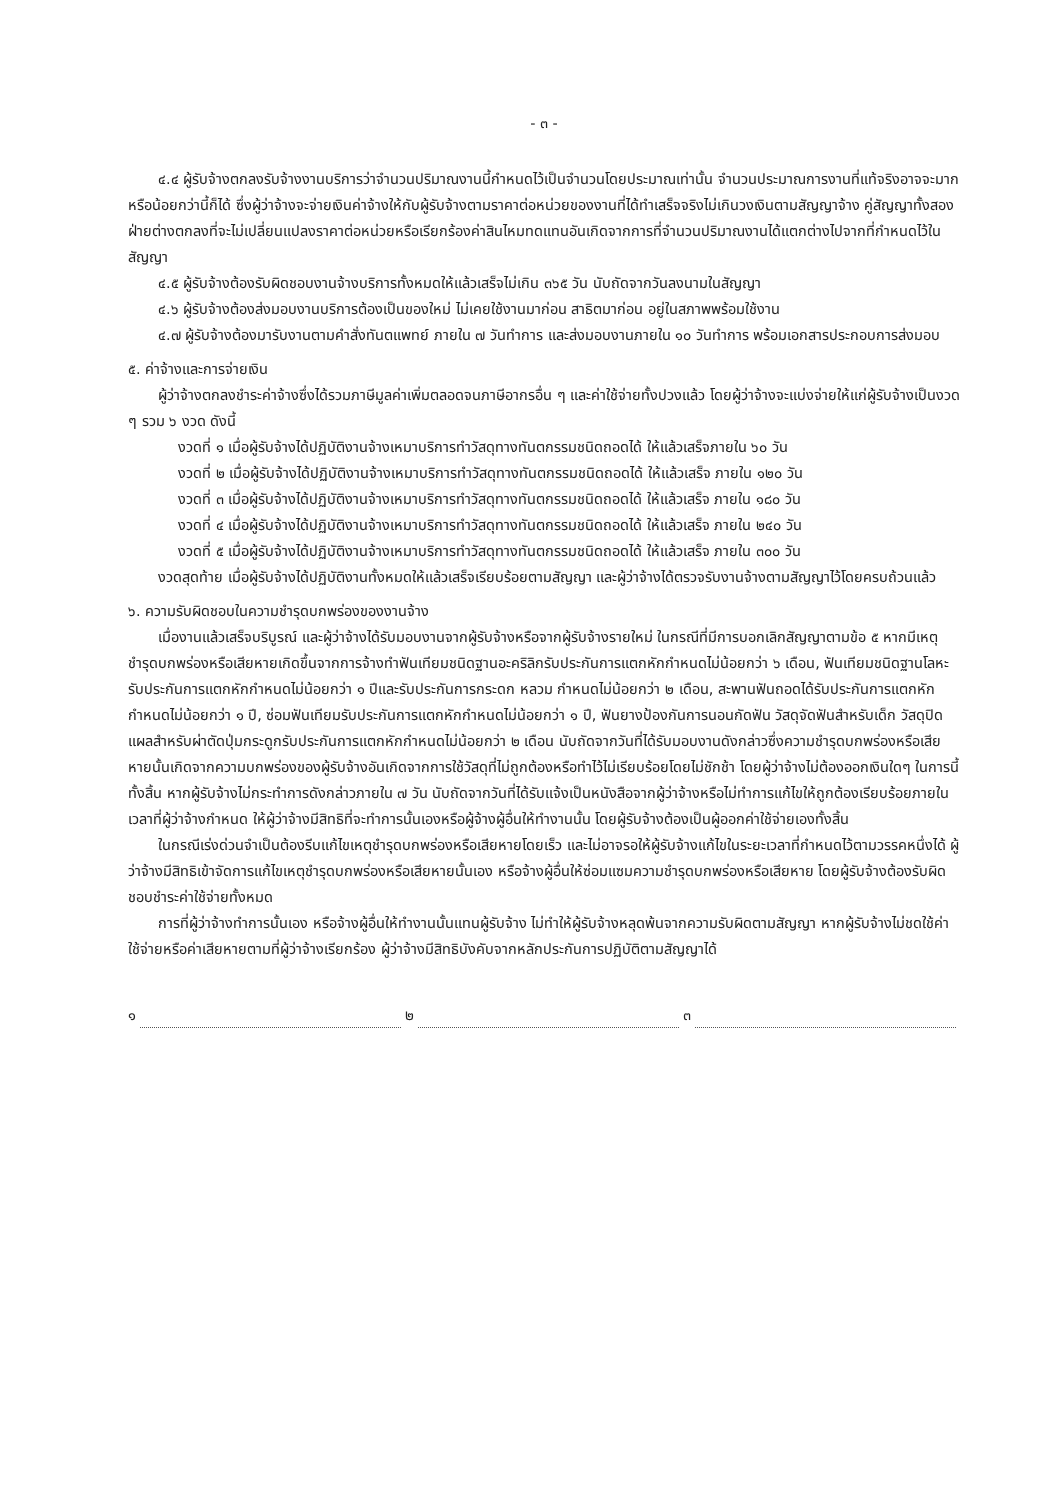- ๓ -
๔.๔ ผู้รับจ้างตกลงรับจ้างงานบริการว่าจำนวนปริมาณงานนี้กำหนดไว้เป็นจำนวนโดยประมาณเท่านั้น จำนวนประมาณการงานที่แท้จริงอาจจะมากหรือน้อยกว่านี้ก็ได้ ซึ่งผู้ว่าจ้างจะจ่ายเงินค่าจ้างให้กับผู้รับจ้างตามราคาต่อหน่วยของงานที่ได้ทำเสร็จจริงไม่เกินวงเงินตามสัญญาจ้าง คู่สัญญาทั้งสองฝ่ายต่างตกลงที่จะไม่เปลี่ยนแปลงราคาต่อหน่วยหรือเรียกร้องค่าสินไหมทดแทนอันเกิดจากการที่จำนวนปริมาณงานได้แตกต่างไปจากที่กำหนดไว้ในสัญญา
๔.๕ ผู้รับจ้างต้องรับผิดชอบงานจ้างบริการทั้งหมดให้แล้วเสร็จไม่เกิน ๓๖๕ วัน นับถัดจากวันลงนามในสัญญา
๔.๖ ผู้รับจ้างต้องส่งมอบงานบริการต้องเป็นของใหม่ ไม่เคยใช้งานมาก่อน สาธิตมาก่อน อยู่ในสภาพพร้อมใช้งาน
๔.๗ ผู้รับจ้างต้องมารับงานตามคำสั่งทันตแพทย์ ภายใน ๗ วันทำการ และส่งมอบงานภายใน ๑๐ วันทำการ พร้อมเอกสารประกอบการส่งมอบ
๕. ค่าจ้างและการจ่ายเงิน
ผู้ว่าจ้างตกลงชำระค่าจ้างซึ่งได้รวมภาษีมูลค่าเพิ่มตลอดจนภาษีอากรอื่น ๆ และค่าใช้จ่ายทั้งปวงแล้ว โดยผู้ว่าจ้างจะแบ่งจ่ายให้แก่ผู้รับจ้างเป็นงวด ๆ รวม ๖ งวด ดังนี้
งวดที่ ๑ เมื่อผู้รับจ้างได้ปฏิบัติงานจ้างเหมาบริการทำวัสดุทางทันตกรรมชนิดถอดได้ ให้แล้วเสร็จภายใน ๖๐ วัน
งวดที่ ๒ เมื่อผู้รับจ้างได้ปฏิบัติงานจ้างเหมาบริการทำวัสดุทางทันตกรรมชนิดถอดได้ ให้แล้วเสร็จ ภายใน ๑๒๐ วัน
งวดที่ ๓ เมื่อผู้รับจ้างได้ปฏิบัติงานจ้างเหมาบริการทำวัสดุทางทันตกรรมชนิดถอดได้ ให้แล้วเสร็จ ภายใน ๑๘๐ วัน
งวดที่ ๔ เมื่อผู้รับจ้างได้ปฏิบัติงานจ้างเหมาบริการทำวัสดุทางทันตกรรมชนิดถอดได้ ให้แล้วเสร็จ ภายใน ๒๔๐ วัน
งวดที่ ๕ เมื่อผู้รับจ้างได้ปฏิบัติงานจ้างเหมาบริการทำวัสดุทางทันตกรรมชนิดถอดได้ ให้แล้วเสร็จ ภายใน ๓๐๐ วัน
งวดสุดท้าย เมื่อผู้รับจ้างได้ปฏิบัติงานทั้งหมดให้แล้วเสร็จเรียบร้อยตามสัญญา และผู้ว่าจ้างได้ตรวจรับงานจ้างตามสัญญาไว้โดยครบถ้วนแล้ว
๖. ความรับผิดชอบในความชำรุดบกพร่องของงานจ้าง
เมื่องานแล้วเสร็จบริบูรณ์ และผู้ว่าจ้างได้รับมอบงานจากผู้รับจ้างหรือจากผู้รับจ้างรายใหม่ ในกรณีที่มีการบอกเลิกสัญญาตามข้อ ๕ หากมีเหตุชำรุดบกพร่องหรือเสียหายเกิดขึ้นจากการจ้างทำฟันเทียมชนิดฐานอะคริลิกรับประกันการแตกหักกำหนดไม่น้อยกว่า ๖ เดือน, ฟันเทียมชนิดฐานโลหะรับประกันการแตกหักกำหนดไม่น้อยกว่า ๑ ปีและรับประกันการกระดก หลวม กำหนดไม่น้อยกว่า ๒ เดือน, สะพานฟันถอดได้รับประกันการแตกหักกำหนดไม่น้อยกว่า ๑ ปี, ซ่อมฟันเทียมรับประกันการแตกหักกำหนดไม่น้อยกว่า ๑ ปี, ฟันยางป้องกันการนอนกัดฟัน วัสดุจัดฟันสำหรับเด็ก วัสดุปิดแผลสำหรับผ่าตัดปุ่มกระดูกรับประกันการแตกหักกำหนดไม่น้อยกว่า ๒ เดือน นับถัดจากวันที่ได้รับมอบงานดังกล่าวซึ่งความชำรุดบกพร่องหรือเสียหายนั้นเกิดจากความบกพร่องของผู้รับจ้างอันเกิดจากการใช้วัสดุที่ไม่ถูกต้องหรือทำไว้ไม่เรียบร้อยโดยไม่ชักช้า โดยผู้ว่าจ้างไม่ต้องออกเงินใดๆ ในการนี้ทั้งสิ้น หากผู้รับจ้างไม่กระทำการดังกล่าวภายใน ๗ วัน นับถัดจากวันที่ได้รับแจ้งเป็นหนังสือจากผู้ว่าจ้างหรือไม่ทำการแก้ไขให้ถูกต้องเรียบร้อยภายในเวลาที่ผู้ว่าจ้างกำหนด ให้ผู้ว่าจ้างมีสิทธิที่จะทำการนั้นเองหรือผู้จ้างผู้อื่นให้ทำงานนั้น โดยผู้รับจ้างต้องเป็นผู้ออกค่าใช้จ่ายเองทั้งสิ้น
ในกรณีเร่งด่วนจำเป็นต้องรีบแก้ไขเหตุชำรุดบกพร่องหรือเสียหายโดยเร็ว และไม่อาจรอให้ผู้รับจ้างแก้ไขในระยะเวลาที่กำหนดไว้ตามวรรคหนึ่งได้ ผู้ว่าจ้างมีสิทธิเข้าจัดการแก้ไขเหตุชำรุดบกพร่องหรือเสียหายนั้นเอง หรือจ้างผู้อื่นให้ซ่อมแซมความชำรุดบกพร่องหรือเสียหาย โดยผู้รับจ้างต้องรับผิดชอบชำระค่าใช้จ่ายทั้งหมด
การที่ผู้ว่าจ้างทำการนั้นเอง หรือจ้างผู้อื่นให้ทำงานนั้นแทนผู้รับจ้าง ไม่ทำให้ผู้รับจ้างหลุดพ้นจากความรับผิดตามสัญญา หากผู้รับจ้างไม่ชดใช้ค่าใช้จ่ายหรือค่าเสียหายตามที่ผู้ว่าจ้างเรียกร้อง ผู้ว่าจ้างมีสิทธิบังคับจากหลักประกันการปฏิบัติตามสัญญาได้
๑ ๒ ๓